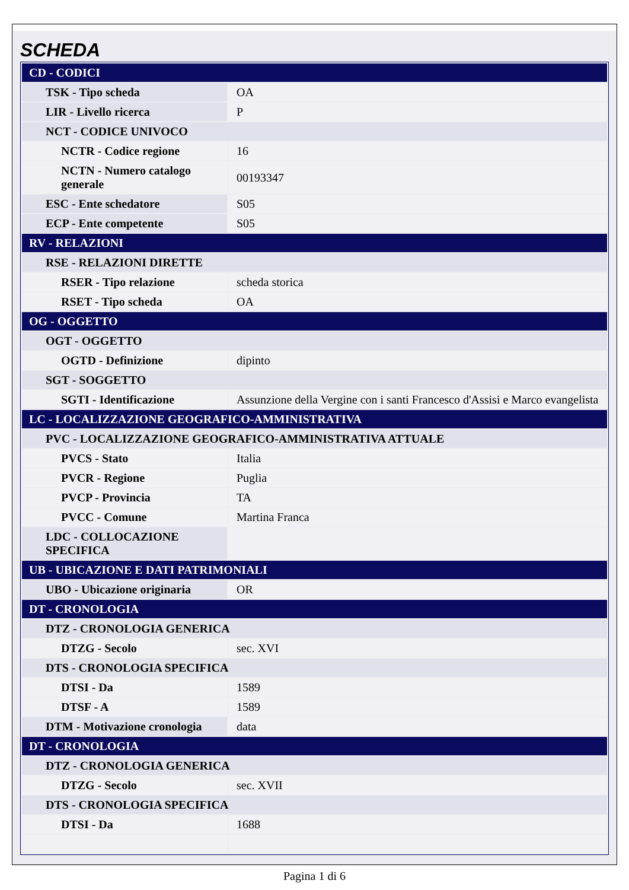SCHEDA
| CD - CODICI | |
| TSK - Tipo scheda | OA |
| LIR - Livello ricerca | P |
| NCT - CODICE UNIVOCO | |
| NCTR - Codice regione | 16 |
| NCTN - Numero catalogo generale | 00193347 |
| ESC - Ente schedatore | S05 |
| ECP - Ente competente | S05 |
| RV - RELAZIONI | |
| RSE - RELAZIONI DIRETTE | |
| RSER - Tipo relazione | scheda storica |
| RSET - Tipo scheda | OA |
| OG - OGGETTO | |
| OGT - OGGETTO | |
| OGTD - Definizione | dipinto |
| SGT - SOGGETTO | |
| SGTI - Identificazione | Assunzione della Vergine con i santi Francesco d'Assisi e Marco evangelista |
| LC - LOCALIZZAZIONE GEOGRAFICO-AMMINISTRATIVA | |
| PVC - LOCALIZZAZIONE GEOGRAFICO-AMMINISTRATIVA ATTUALE | |
| PVCS - Stato | Italia |
| PVCR - Regione | Puglia |
| PVCP - Provincia | TA |
| PVCC - Comune | Martina Franca |
| LDC - COLLOCAZIONE SPECIFICA | |
| UB - UBICAZIONE E DATI PATRIMONIALI | |
| UBO - Ubicazione originaria | OR |
| DT - CRONOLOGIA | |
| DTZ - CRONOLOGIA GENERICA | |
| DTZG - Secolo | sec. XVI |
| DTS - CRONOLOGIA SPECIFICA | |
| DTSI - Da | 1589 |
| DTSF - A | 1589 |
| DTM - Motivazione cronologia | data |
| DT - CRONOLOGIA | |
| DTZ - CRONOLOGIA GENERICA | |
| DTZG - Secolo | sec. XVII |
| DTS - CRONOLOGIA SPECIFICA | |
| DTSI - Da | 1688 |
Pagina 1 di 6